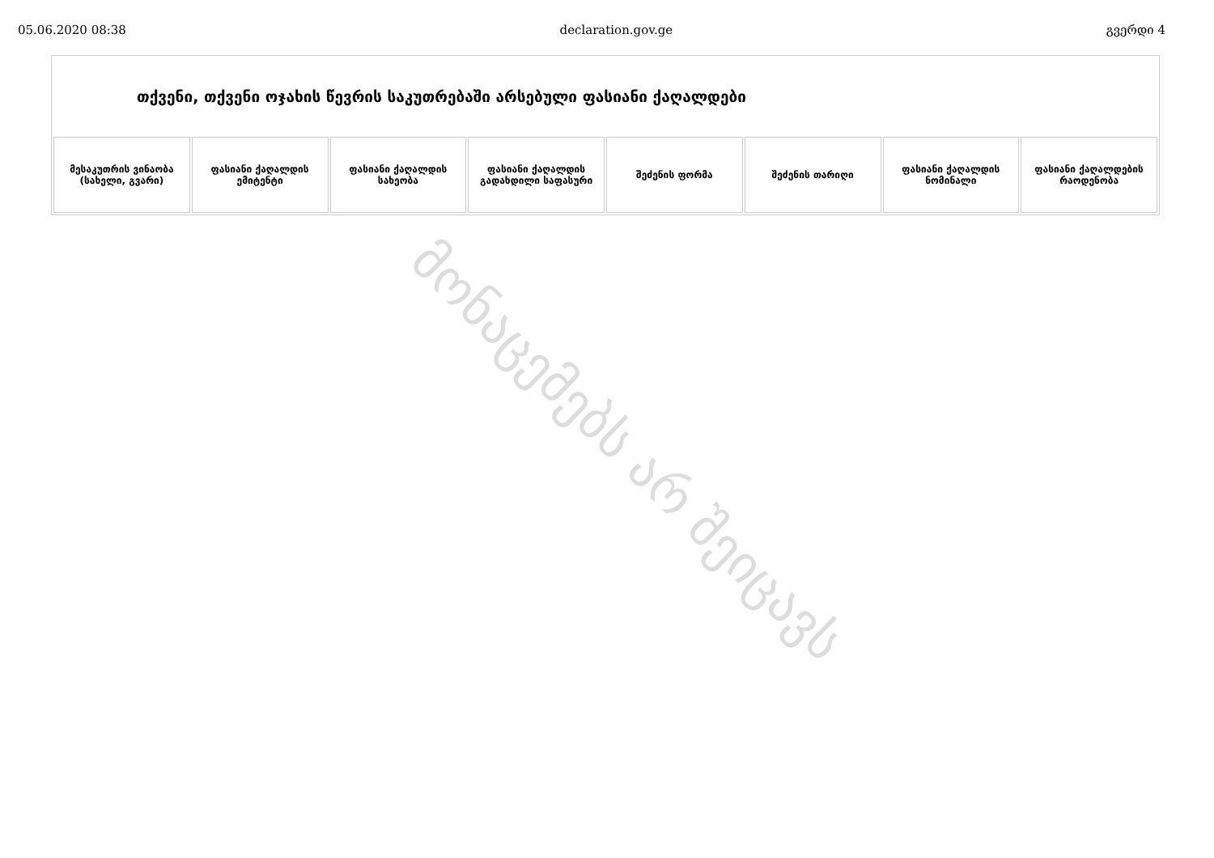05.06.2020 08:38 declaration.gov.ge გვერდი 4
| თქვენი, თქვენი ოჯახის წევრის საკუთრებაში არსებული ფასიანი ქაღალდები | | | | | | | |
| --- | --- | --- | --- | --- | --- | --- | --- |
| მესაკუთრის ვინაობა (სახელი, გვარი) | ფასიანი ქაღალდის ემიტენტი | ფასიანი ქაღალდის სახეობა | ფასიანი ქაღალდის გადახდილი საფასური | შეძენის ფორმა | შეძენის თარიღი | ფასიანი ქაღალდის ნომინალი | ფასიანი ქაღალდების რაოდენობა |
მონაცემებს არ შეიცავს